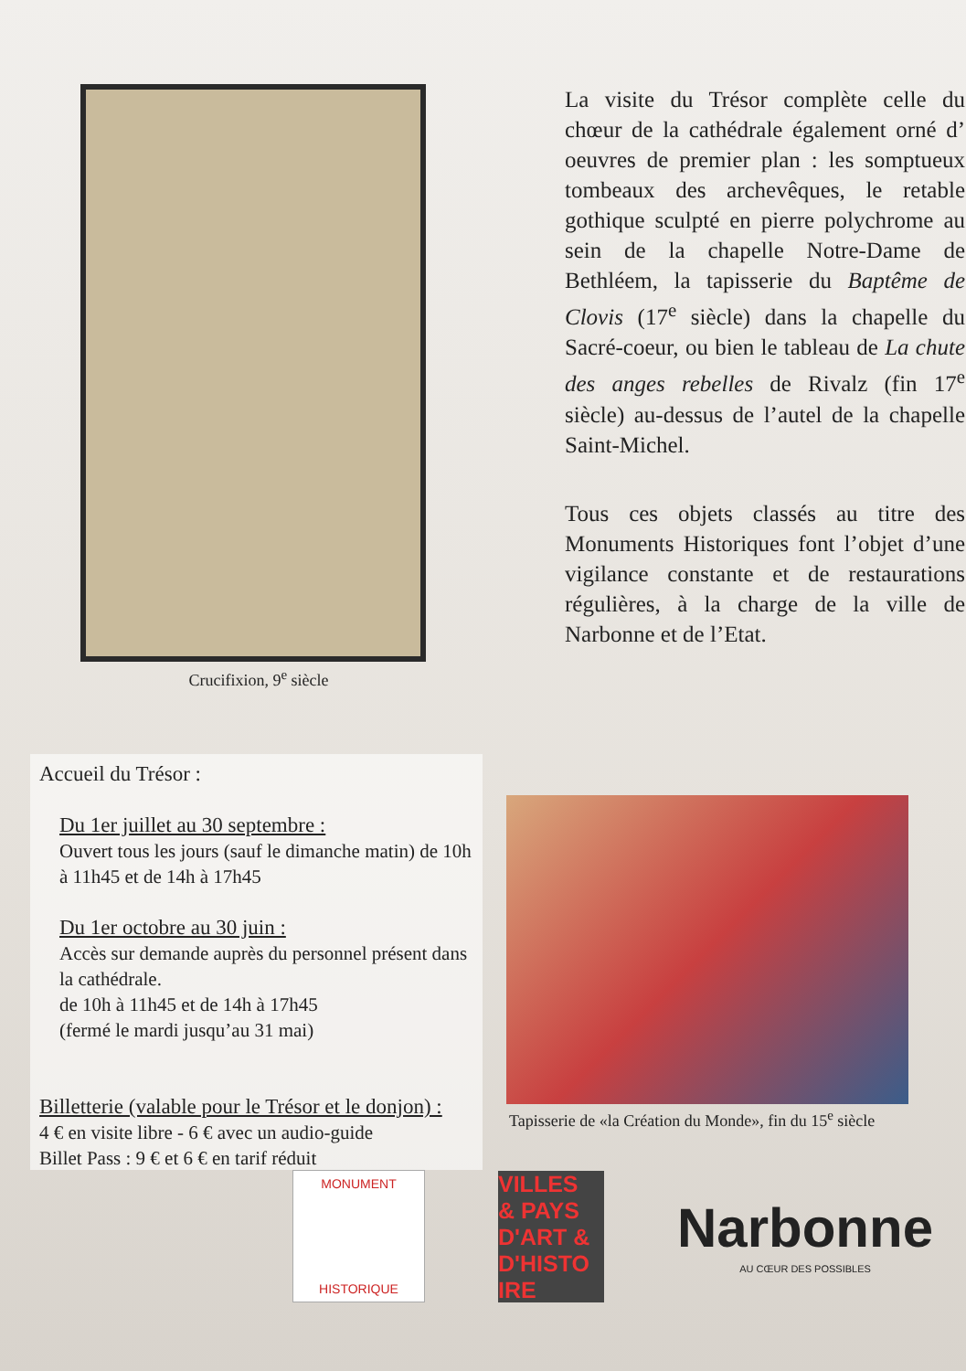Crucifixion, 9<sup>e</sup> siècle
La visite du Trésor complète celle du chœur de la cathédrale également orné d’ oeuvres de premier plan : les somptueux tombeaux des archevêques, le retable gothique sculpté en pierre polychrome au sein de la chapelle Notre-Dame de Bethléem, la tapisserie du Baptême de Clovis (17<sup>e</sup> siècle) dans la chapelle du Sacré-coeur, ou bien le tableau de La chute des anges rebelles de Rivalz (fin 17<sup>e</sup> siècle) au-dessus de l’autel de la chapelle Saint-Michel.
Tous ces objets classés au titre des Monuments Historiques font l’objet d’une vigilance constante et de restaurations régulières, à la charge de la ville de Narbonne et de l’Etat.
Accueil du Trésor :
Du 1er juillet au 30 septembre :
Ouvert tous les jours (sauf le dimanche matin) de 10h à 11h45 et de 14h à 17h45
Du 1er octobre au 30 juin :
Accès sur demande auprès du personnel présent dans la cathédrale.
de 10h à 11h45 et de 14h à 17h45
(fermé le mardi jusqu’au 31 mai)
Billetterie (valable pour le Trésor et le donjon) :
4 € en visite libre - 6 € avec un audio-guide
Billet Pass : 9 € et 6 € en tarif réduit
Tapisserie de «la Création du Monde», fin du 15<sup>e</sup> siècle
MONUMENT
HISTORIQUE
VILLES
& PAYS
D'ART &
D'HISTO
IRE
Narbonne
AU CŒUR DES POSSIBLES